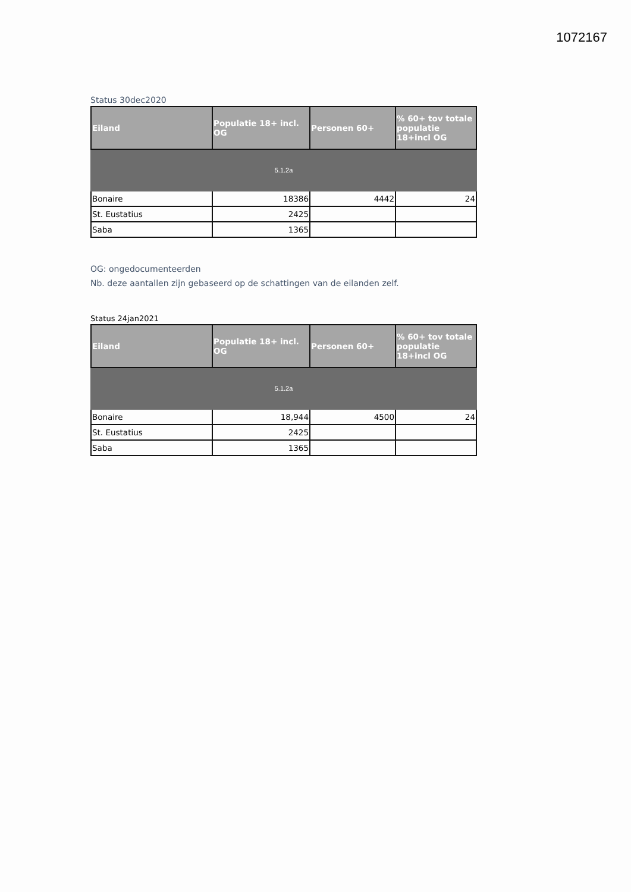1072167
Status 30dec2020
| Eiland | Populatie 18+ incl. OG | Personen 60+ | % 60+ tov totale populatie 18+incl OG |
| --- | --- | --- | --- |
| 5.1.2a | | | |
| Bonaire | 18386 | 4442 | 24 |
| St. Eustatius | 2425 | | |
| Saba | 1365 | | |
OG: ongedocumenteerden
Nb. deze aantallen zijn gebaseerd op de schattingen van de eilanden zelf.
Status 24jan2021
| Eiland | Populatie 18+ incl. OG | Personen 60+ | % 60+ tov totale populatie 18+incl OG |
| --- | --- | --- | --- |
| 5.1.2a | | | |
| Bonaire | 18,944 | 4500 | 24 |
| St. Eustatius | 2425 | | |
| Saba | 1365 | | |